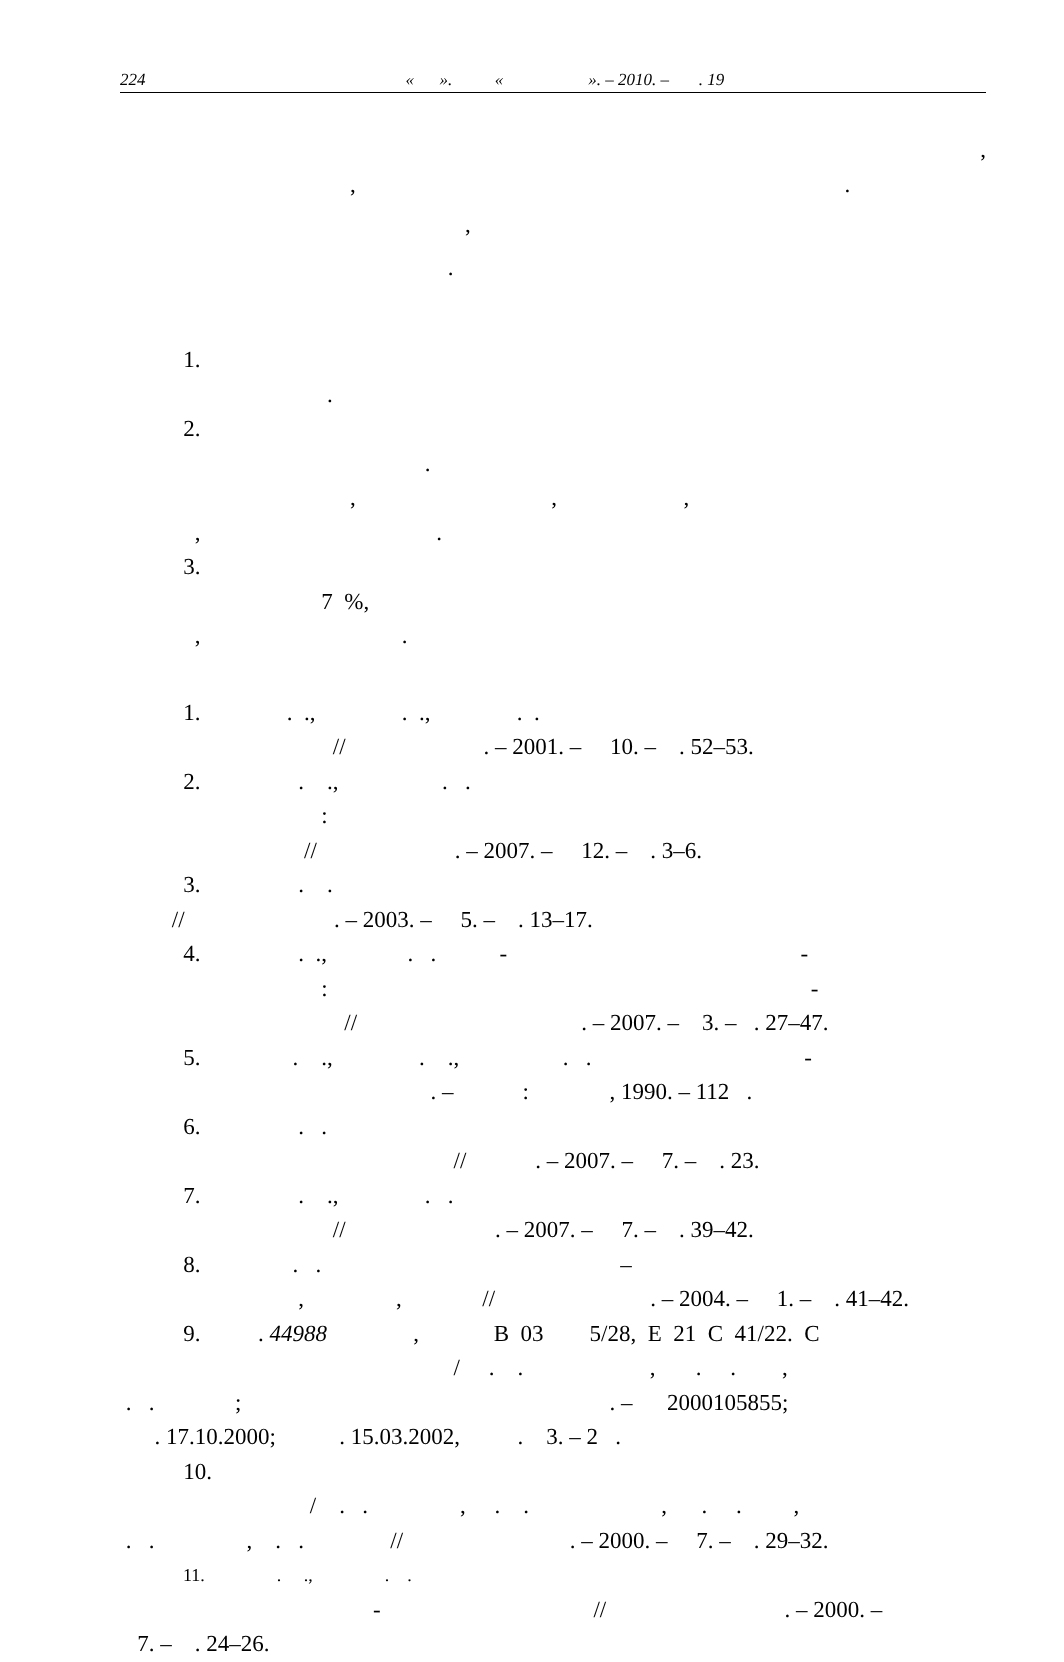224 « ». « ». – 2010. – . 19
,
, .
,
.
1.
.
2.
.
, , ,
, .
3.
7 %,
, .
1. . ., . ., . .
// . – 2001. – 10. – . 52–53.
2. . ., . .
:
// . – 2007. – 12. – . 3–6.
3. . .
// . – 2003. – 5. – . 13–17.
4. . ., . . - -
: -
// . – 2007. – 3. – . 27–47.
5. . ., . ., . . -
. – : , 1990. – 112 .
6. . .
// . – 2007. – 7. – . 23.
7. . ., . .
// . – 2007. – 7. – . 39–42.
8. . . –
, , // . – 2004. – 1. – . 41–42.
9. . 44988 , B 03 5/28, E 21 C 41/22. C
/ . . , . . ,
. . ; . – 2000105855;
. 17.10.2000; . 15.03.2002, . 3. – 2 .
10.
/ . . , . . , . . ,
. . , . . // . – 2000. – 7. – . 29–32.
11. . ., . .
- // . – 2000. –
7. – . 24–26.